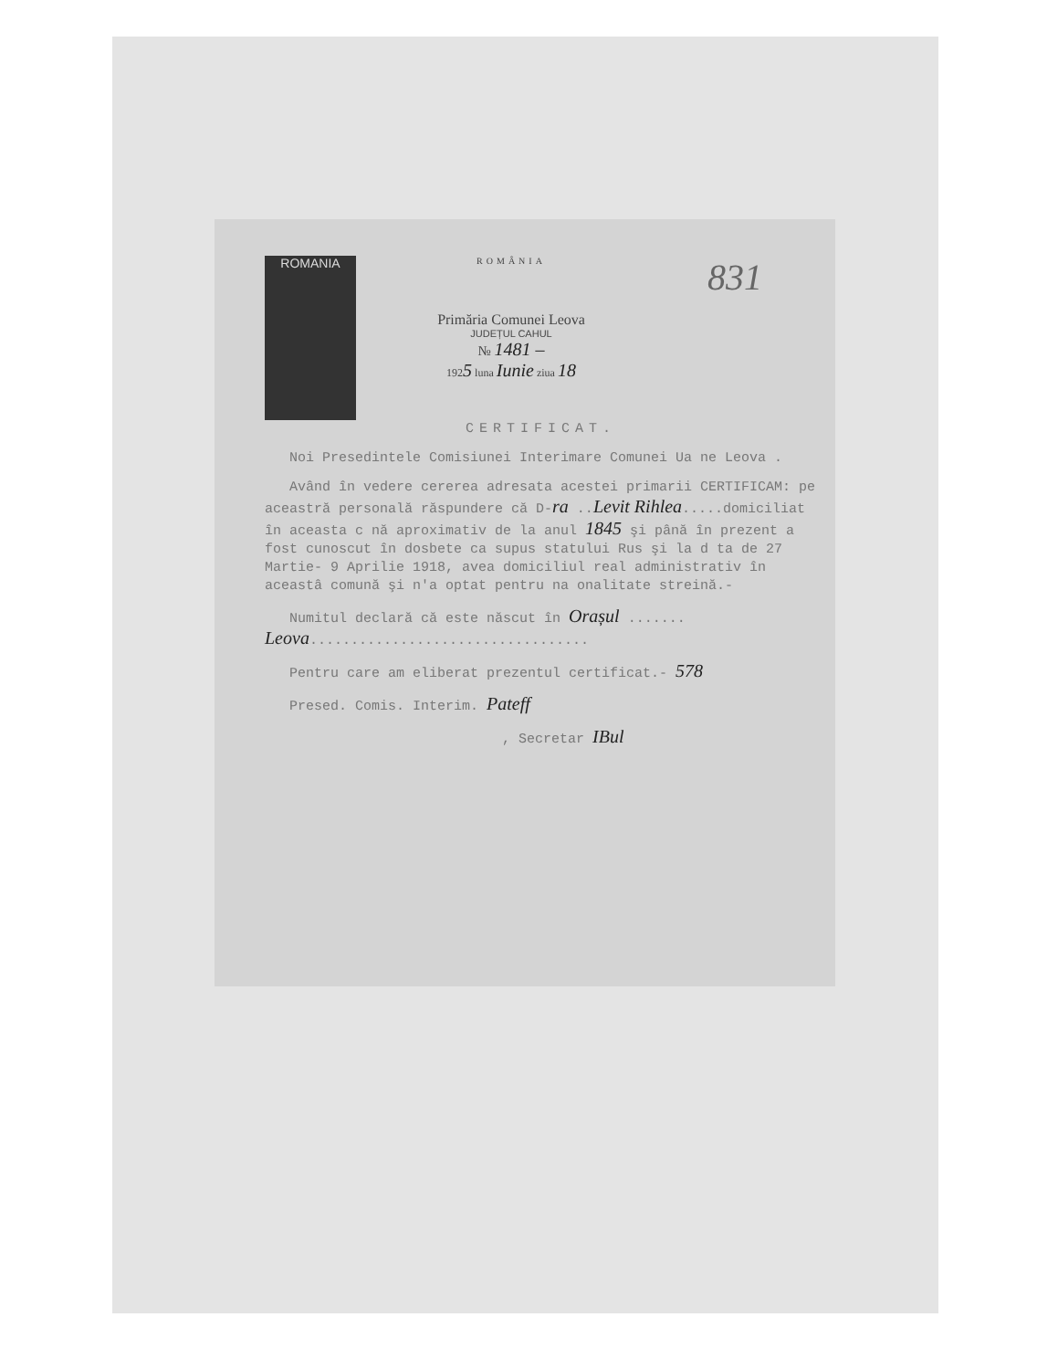ROMANIA
ROMÂNIA
Primăria Comunei Leova
JUDEȚUL CAHUL
№ 1481 –
1925 luna Iunie ziua 18
831
CERTIFICAT.
Noi Presedintele Comisiunei Interimare Comunei Ua ne Leova .
Având în vedere cererea adresata acestei primarii CERTIFICAM: pe aceastră personală răspundere că D-ra ..Levit Rihlea.....domiciliat în aceasta c nă aproximativ de la anul 1845 şi până în prezent a fost cunoscut în dosbete ca supus statului Rus şi la d ta de 27 Martie- 9 Aprilie 1918, avea domiciliul real administrativ în aceastâ comună şi n'a optat pentru na onalitate streină.-
Numitul declară că este născut în Orașul ....... Leova..................................
Pentru care am eliberat prezentul certificat.- 578
Presed. Comis. Interim. Pateff
, Secretar IBul